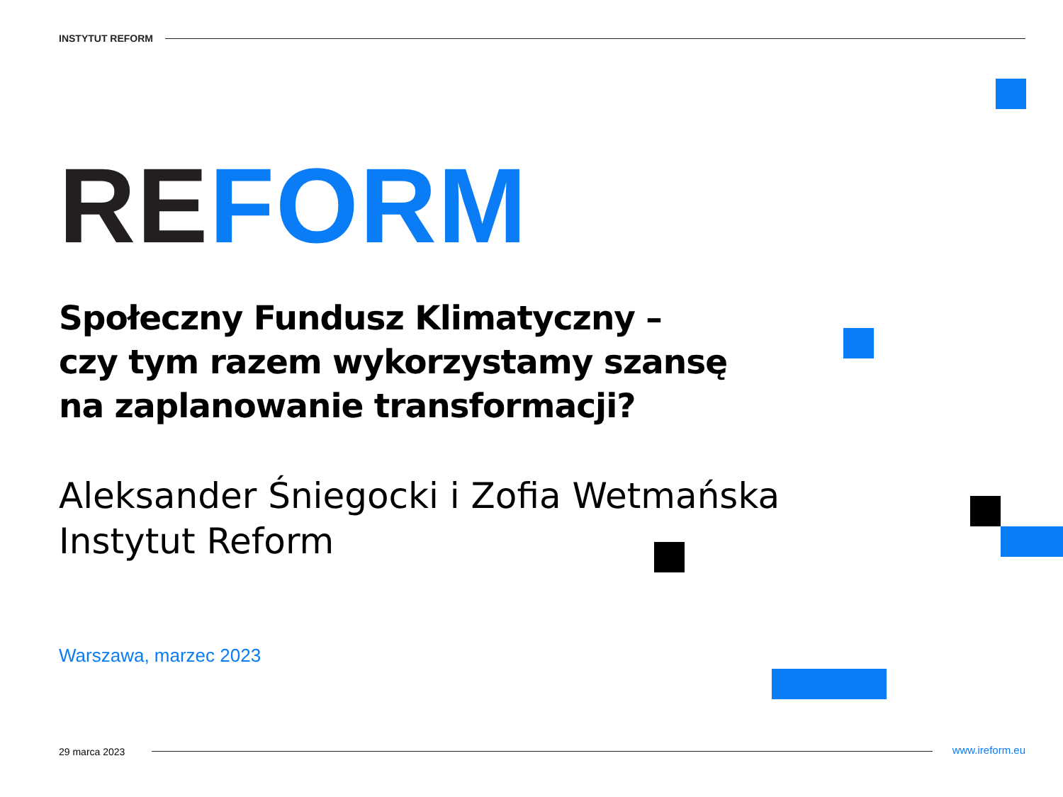INSTYTUT REFORM
RE FORM
Społeczny Fundusz Klimatyczny –
czy tym razem wykorzystamy szansę
na zaplanowanie transformacji?
Aleksander Śniegocki i Zofia Wetmańska
Instytut Reform
Warszawa, marzec 2023
29 marca 2023 www.ireform.eu